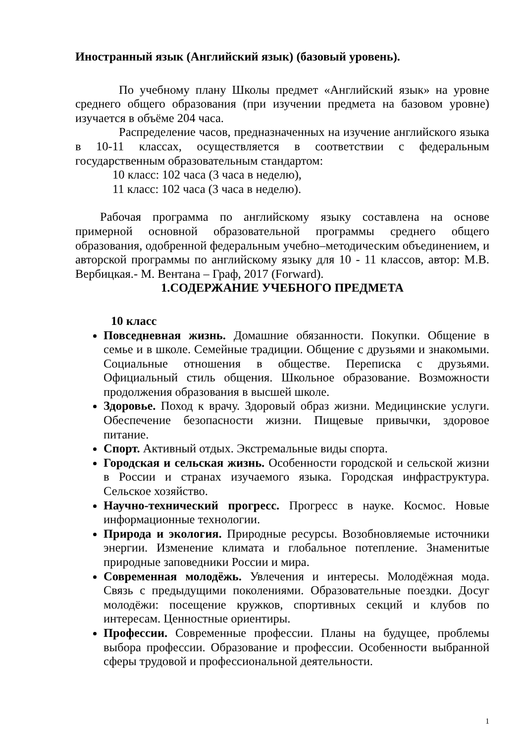Иностранный язык (Английский язык) (базовый уровень).
По учебному плану Школы предмет «Английский язык» на уровне среднего общего образования (при изучении предмета на базовом уровне) изучается в объёме 204 часа.
Распределение часов, предназначенных на изучение английского языка в 10-11 классах, осуществляется в соответствии с федеральным государственным образовательным стандартом:
10 класс: 102 часа (3 часа в неделю),
11 класс: 102 часа (3 часа в неделю).
Рабочая программа по английскому языку составлена на основе примерной основной образовательной программы среднего общего образования, одобренной федеральным учебно–методическим объединением, и авторской программы по английскому языку для 10 - 11 классов, автор: М.В. Вербицкая.- М. Вентана – Граф, 2017 (Forward).
1.СОДЕРЖАНИЕ УЧЕБНОГО ПРЕДМЕТА
10 класс
Повседневная жизнь. Домашние обязанности. Покупки. Общение в семье и в школе. Семейные традиции. Общение с друзьями и знакомыми. Социальные отношения в обществе. Переписка с друзьями. Официальный стиль общения. Школьное образование. Возможности продолжения образования в высшей школе.
Здоровье. Поход к врачу. Здоровый образ жизни. Медицинские услуги. Обеспечение безопасности жизни. Пищевые привычки, здоровое питание.
Спорт. Активный отдых. Экстремальные виды спорта.
Городская и сельская жизнь. Особенности городской и сельской жизни в России и странах изучаемого языка. Городская инфраструктура. Сельское хозяйство.
Научно-технический прогресс. Прогресс в науке. Космос. Новые информационные технологии.
Природа и экология. Природные ресурсы. Возобновляемые источники энергии. Изменение климата и глобальное потепление. Знаменитые природные заповедники России и мира.
Современная молодёжь. Увлечения и интересы. Молодёжная мода. Связь с предыдущими поколениями. Образовательные поездки. Досуг молодёжи: посещение кружков, спортивных секций и клубов по интересам. Ценностные ориентиры.
Профессии. Современные профессии. Планы на будущее, проблемы выбора профессии. Образование и профессии. Особенности выбранной сферы трудовой и профессиональной деятельности.
1